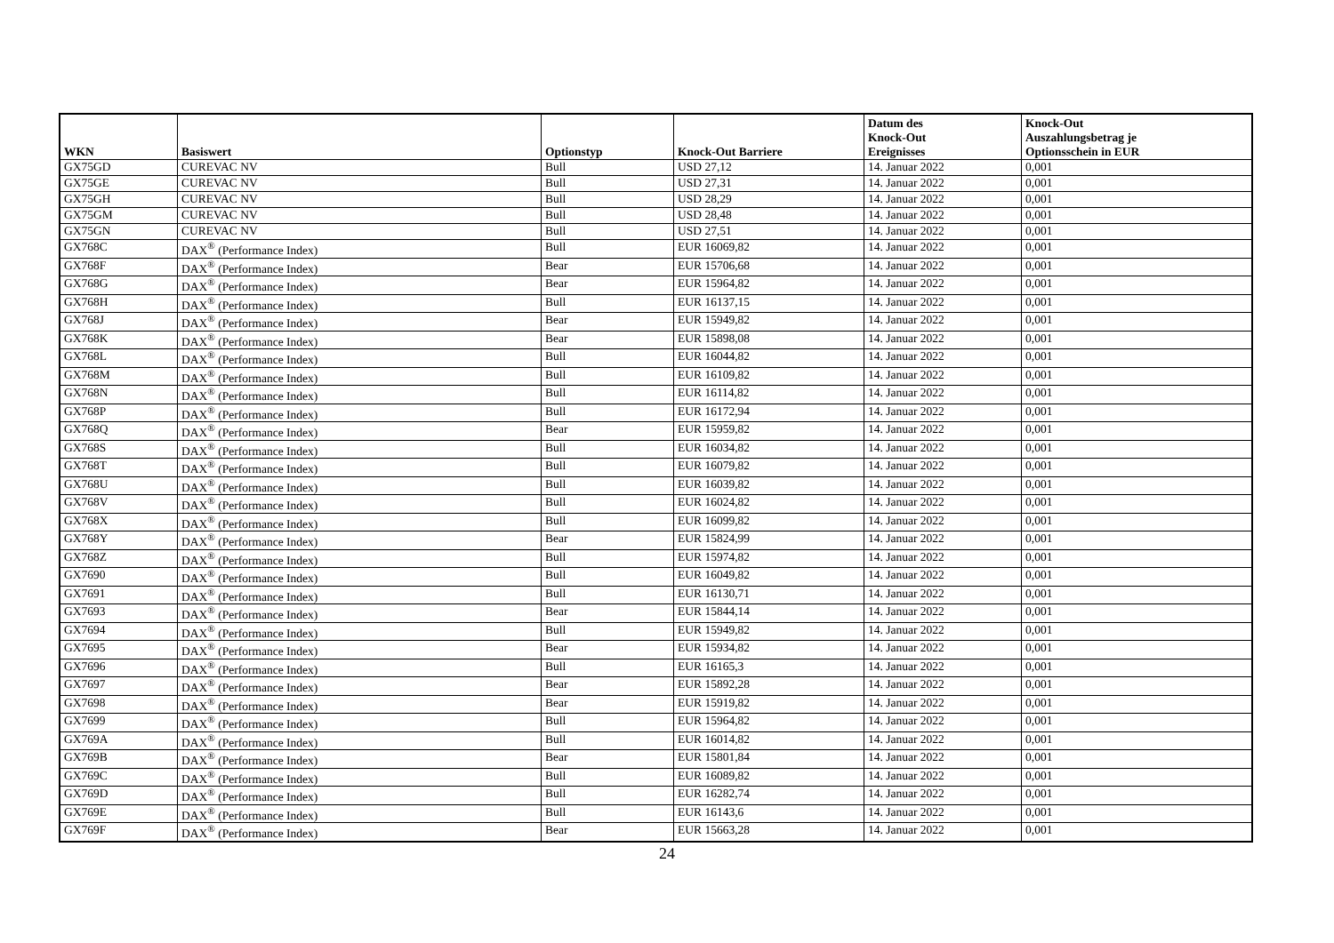| WKN | Basiswert | Optionstyp | Knock-Out Barriere | Datum des Knock-Out Ereignisses | Knock-Out Auszahlungsbetrag je Optionsschein in EUR |
| --- | --- | --- | --- | --- | --- |
| GX75GD | CUREVAC NV | Bull | USD 27,12 | 14. Januar 2022 | 0,001 |
| GX75GE | CUREVAC NV | Bull | USD 27,31 | 14. Januar 2022 | 0,001 |
| GX75GH | CUREVAC NV | Bull | USD 28,29 | 14. Januar 2022 | 0,001 |
| GX75GM | CUREVAC NV | Bull | USD 28,48 | 14. Januar 2022 | 0,001 |
| GX75GN | CUREVAC NV | Bull | USD 27,51 | 14. Januar 2022 | 0,001 |
| GX768C | DAX<sup>®</sup> (Performance Index) | Bull | EUR 16069,82 | 14. Januar 2022 | 0,001 |
| GX768F | DAX<sup>®</sup> (Performance Index) | Bear | EUR 15706,68 | 14. Januar 2022 | 0,001 |
| GX768G | DAX<sup>®</sup> (Performance Index) | Bear | EUR 15964,82 | 14. Januar 2022 | 0,001 |
| GX768H | DAX<sup>®</sup> (Performance Index) | Bull | EUR 16137,15 | 14. Januar 2022 | 0,001 |
| GX768J | DAX<sup>®</sup> (Performance Index) | Bear | EUR 15949,82 | 14. Januar 2022 | 0,001 |
| GX768K | DAX<sup>®</sup> (Performance Index) | Bear | EUR 15898,08 | 14. Januar 2022 | 0,001 |
| GX768L | DAX<sup>®</sup> (Performance Index) | Bull | EUR 16044,82 | 14. Januar 2022 | 0,001 |
| GX768M | DAX<sup>®</sup> (Performance Index) | Bull | EUR 16109,82 | 14. Januar 2022 | 0,001 |
| GX768N | DAX<sup>®</sup> (Performance Index) | Bull | EUR 16114,82 | 14. Januar 2022 | 0,001 |
| GX768P | DAX<sup>®</sup> (Performance Index) | Bull | EUR 16172,94 | 14. Januar 2022 | 0,001 |
| GX768Q | DAX<sup>®</sup> (Performance Index) | Bear | EUR 15959,82 | 14. Januar 2022 | 0,001 |
| GX768S | DAX<sup>®</sup> (Performance Index) | Bull | EUR 16034,82 | 14. Januar 2022 | 0,001 |
| GX768T | DAX<sup>®</sup> (Performance Index) | Bull | EUR 16079,82 | 14. Januar 2022 | 0,001 |
| GX768U | DAX<sup>®</sup> (Performance Index) | Bull | EUR 16039,82 | 14. Januar 2022 | 0,001 |
| GX768V | DAX<sup>®</sup> (Performance Index) | Bull | EUR 16024,82 | 14. Januar 2022 | 0,001 |
| GX768X | DAX<sup>®</sup> (Performance Index) | Bull | EUR 16099,82 | 14. Januar 2022 | 0,001 |
| GX768Y | DAX<sup>®</sup> (Performance Index) | Bear | EUR 15824,99 | 14. Januar 2022 | 0,001 |
| GX768Z | DAX<sup>®</sup> (Performance Index) | Bull | EUR 15974,82 | 14. Januar 2022 | 0,001 |
| GX7690 | DAX<sup>®</sup> (Performance Index) | Bull | EUR 16049,82 | 14. Januar 2022 | 0,001 |
| GX7691 | DAX<sup>®</sup> (Performance Index) | Bull | EUR 16130,71 | 14. Januar 2022 | 0,001 |
| GX7693 | DAX<sup>®</sup> (Performance Index) | Bear | EUR 15844,14 | 14. Januar 2022 | 0,001 |
| GX7694 | DAX<sup>®</sup> (Performance Index) | Bull | EUR 15949,82 | 14. Januar 2022 | 0,001 |
| GX7695 | DAX<sup>®</sup> (Performance Index) | Bear | EUR 15934,82 | 14. Januar 2022 | 0,001 |
| GX7696 | DAX<sup>®</sup> (Performance Index) | Bull | EUR 16165,3 | 14. Januar 2022 | 0,001 |
| GX7697 | DAX<sup>®</sup> (Performance Index) | Bear | EUR 15892,28 | 14. Januar 2022 | 0,001 |
| GX7698 | DAX<sup>®</sup> (Performance Index) | Bear | EUR 15919,82 | 14. Januar 2022 | 0,001 |
| GX7699 | DAX<sup>®</sup> (Performance Index) | Bull | EUR 15964,82 | 14. Januar 2022 | 0,001 |
| GX769A | DAX<sup>®</sup> (Performance Index) | Bull | EUR 16014,82 | 14. Januar 2022 | 0,001 |
| GX769B | DAX<sup>®</sup> (Performance Index) | Bear | EUR 15801,84 | 14. Januar 2022 | 0,001 |
| GX769C | DAX<sup>®</sup> (Performance Index) | Bull | EUR 16089,82 | 14. Januar 2022 | 0,001 |
| GX769D | DAX<sup>®</sup> (Performance Index) | Bull | EUR 16282,74 | 14. Januar 2022 | 0,001 |
| GX769E | DAX<sup>®</sup> (Performance Index) | Bull | EUR 16143,6 | 14. Januar 2022 | 0,001 |
| GX769F | DAX<sup>®</sup> (Performance Index) | Bear | EUR 15663,28 | 14. Januar 2022 | 0,001 |
24